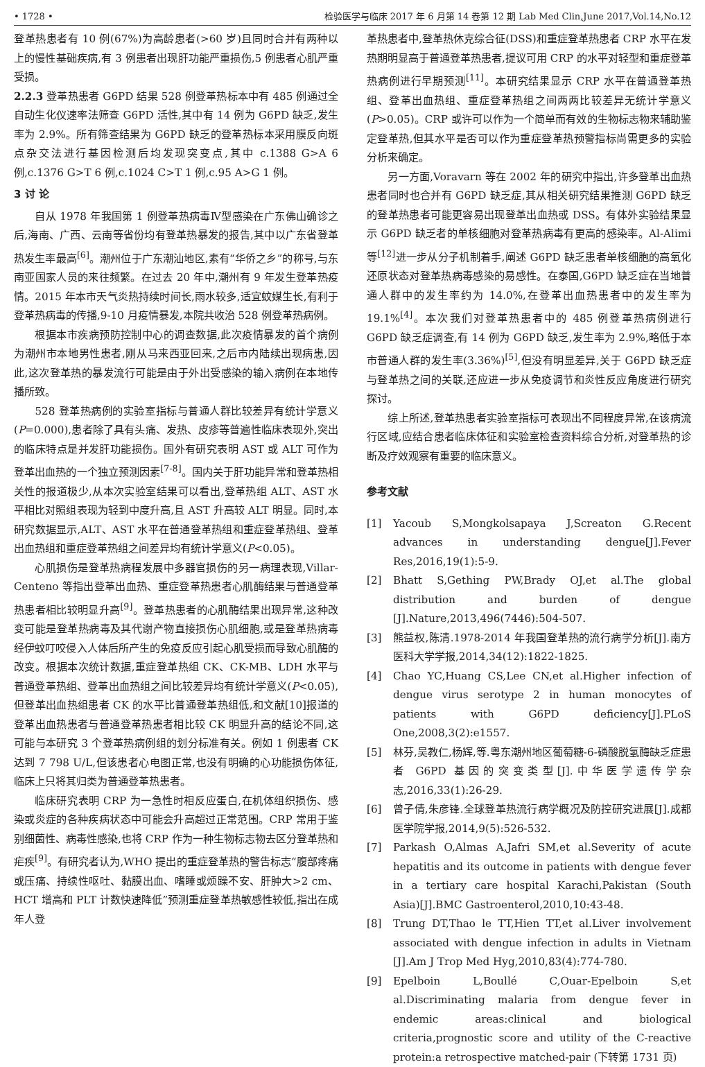• 1728 • 检验医学与临床 2017 年 6 月第 14 卷第 12 期 Lab Med Clin,June 2017,Vol.14,No.12
登革热患者有 10 例(67%)为高龄患者(>60 岁)且同时合并有两种以上的慢性基础疾病,有 3 例患者出现肝功能严重损伤,5 例患者心肌严重受损。
2.2.3 登革热患者 G6PD 结果 528 例登革热标本中有 485 例通过全自动生化仪速率法筛查 G6PD 活性,其中有 14 例为 G6PD 缺乏,发生率为 2.9%。所有筛查结果为 G6PD 缺乏的登革热标本采用膜反向斑点杂交法进行基因检测后均发现突变点,其中 c.1388 G>A 6 例,c.1376 G>T 6 例,c.1024 C>T 1 例,c.95 A>G 1 例。
3 讨 论
自从 1978 年我国第 1 例登革热病毒Ⅳ型感染在广东佛山确诊之后,海南、广西、云南等省份均有登革热暴发的报告,其中以广东省登革热发生率最高<sup>[6]</sup>。潮州位于广东潮汕地区,素有“华侨之乡”的称号,与东南亚国家人员的来往频繁。在过去 20 年中,潮州有 9 年发生登革热疫情。2015 年本市天气炎热持续时间长,雨水较多,适宜蚊媒生长,有利于登革热病毒的传播,9-10 月疫情暴发,本院共收治 528 例登革热病例。
根据本市疾病预防控制中心的调查数据,此次疫情暴发的首个病例为潮州市本地男性患者,刚从马来西亚回来,之后市内陆续出现病患,因此,这次登革热的暴发流行可能是由于外出受感染的输入病例在本地传播所致。
528 登革热病例的实验室指标与普通人群比较差异有统计学意义(P=0.000),患者除了具有头痛、发热、皮疹等普遍性临床表现外,突出的临床特点是并发肝功能损伤。国外有研究表明 AST 或 ALT 可作为登革出血热的一个独立预测因素<sup>[7-8]</sup>。国内关于肝功能异常和登革热相关性的报道极少,从本次实验室结果可以看出,登革热组 ALT、AST 水平相比对照组表现为轻到中度升高,且 AST 升高较 ALT 明显。同时,本研究数据显示,ALT、AST 水平在普通登革热组和重症登革热组、登革出血热组和重症登革热组之间差异均有统计学意义(P<0.05)。
心肌损伤是登革热病程发展中多器官损伤的另一病理表现,Villar-Centeno 等指出登革出血热、重症登革热患者心肌酶结果与普通登革热患者相比较明显升高<sup>[9]</sup>。登革热患者的心肌酶结果出现异常,这种改变可能是登革热病毒及其代谢产物直接损伤心肌细胞,或是登革热病毒经伊蚊叮咬侵入人体后所产生的免疫反应引起心肌受损而导致心肌酶的改变。根据本次统计数据,重症登革热组 CK、CK-MB、LDH 水平与普通登革热组、登革出血热组之间比较差异均有统计学意义(P<0.05),但登革出血热组患者 CK 的水平比普通登革热组低,和文献[10]报道的登革出血热患者与普通登革热患者相比较 CK 明显升高的结论不同,这可能与本研究 3 个登革热病例组的划分标准有关。例如 1 例患者 CK 达到 7 798 U/L,但该患者心电图正常,也没有明确的心功能损伤体征,临床上只将其归类为普通登革热患者。
临床研究表明 CRP 为一急性时相反应蛋白,在机体组织损伤、感染或炎症的各种疾病状态中可能会升高超过正常范围。CRP 常用于鉴别细菌性、病毒性感染,也将 CRP 作为一种生物标志物去区分登革热和疟疾<sup>[9]</sup>。有研究者认为,WHO 提出的重症登革热的警告标志“腹部疼痛或压痛、持续性呕吐、黏膜出血、嗜睡或烦躁不安、肝肿大>2 cm、HCT 增高和 PLT 计数快速降低”预测重症登革热敏感性较低,指出在成年人登
革热患者中,登革热休克综合征(DSS)和重症登革热患者 CRP 水平在发热期明显高于普通登革热患者,提议可用 CRP 的水平对轻型和重症登革热病例进行早期预测<sup>[11]</sup>。本研究结果显示 CRP 水平在普通登革热组、登革出血热组、重症登革热组之间两两比较差异无统计学意义(P>0.05)。CRP 或许可以作为一个简单而有效的生物标志物来辅助鉴定登革热,但其水平是否可以作为重症登革热预警指标尚需更多的实验分析来确定。
另一方面,Voravarn 等在 2002 年的研究中指出,许多登革出血热患者同时也合并有 G6PD 缺乏症,其从相关研究结果推测 G6PD 缺乏的登革热患者可能更容易出现登革出血热或 DSS。有体外实验结果显示 G6PD 缺乏者的单核细胞对登革热病毒有更高的感染率。Al-Alimi 等<sup>[12]</sup>进一步从分子机制着手,阐述 G6PD 缺乏患者单核细胞的高氧化还原状态对登革热病毒感染的易感性。在泰国,G6PD 缺乏症在当地普通人群中的发生率约为 14.0%,在登革出血热患者中的发生率为 19.1%<sup>[4]</sup>。本次我们对登革热患者中的 485 例登革热病例进行 G6PD 缺乏症调查,有 14 例为 G6PD 缺乏,发生率为 2.9%,略低于本市普通人群的发生率(3.36%)<sup>[5]</sup>,但没有明显差异,关于 G6PD 缺乏症与登革热之间的关联,还应进一步从免疫调节和炎性反应角度进行研究探讨。
综上所述,登革热患者实验室指标可表现出不同程度异常,在该病流行区域,应结合患者临床体征和实验室检查资料综合分析,对登革热的诊断及疗效观察有重要的临床意义。
参考文献
[1] Yacoub S,Mongkolsapaya J,Screaton G.Recent advances in understanding dengue[J].Fever Res,2016,19(1):5-9.
[2] Bhatt S,Gething PW,Brady OJ,et al.The global distribution and burden of dengue [J].Nature,2013,496(7446):504-507.
[3] 熊益权,陈清.1978-2014 年我国登革热的流行病学分析[J].南方医科大学学报,2014,34(12):1822-1825.
[4] Chao YC,Huang CS,Lee CN,et al.Higher infection of dengue virus serotype 2 in human monocytes of patients with G6PD deficiency[J].PLoS One,2008,3(2):e1557.
[5] 林芬,吴教仁,杨辉,等.粤东潮州地区葡萄糖-6-磷酸脱氢酶缺乏症患者 G6PD 基因的突变类型[J].中华医学遗传学杂志,2016,33(1):26-29.
[6] 曾子倩,朱彦锋.全球登革热流行病学概况及防控研究进展[J].成都医学院学报,2014,9(5):526-532.
[7] Parkash O,Almas A,Jafri SM,et al.Severity of acute hepatitis and its outcome in patients with dengue fever in a tertiary care hospital Karachi,Pakistan (South Asia)[J].BMC Gastroenterol,2010,10:43-48.
[8] Trung DT,Thao le TT,Hien TT,et al.Liver involvement associated with dengue infection in adults in Vietnam [J].Am J Trop Med Hyg,2010,83(4):774-780.
[9] Epelboin L,Boullé C,Ouar-Epelboin S,et al.Discriminating malaria from dengue fever in endemic areas:clinical and biological criteria,prognostic score and utility of the C-reactive protein:a retrospective matched-pair (下转第 1731 页)